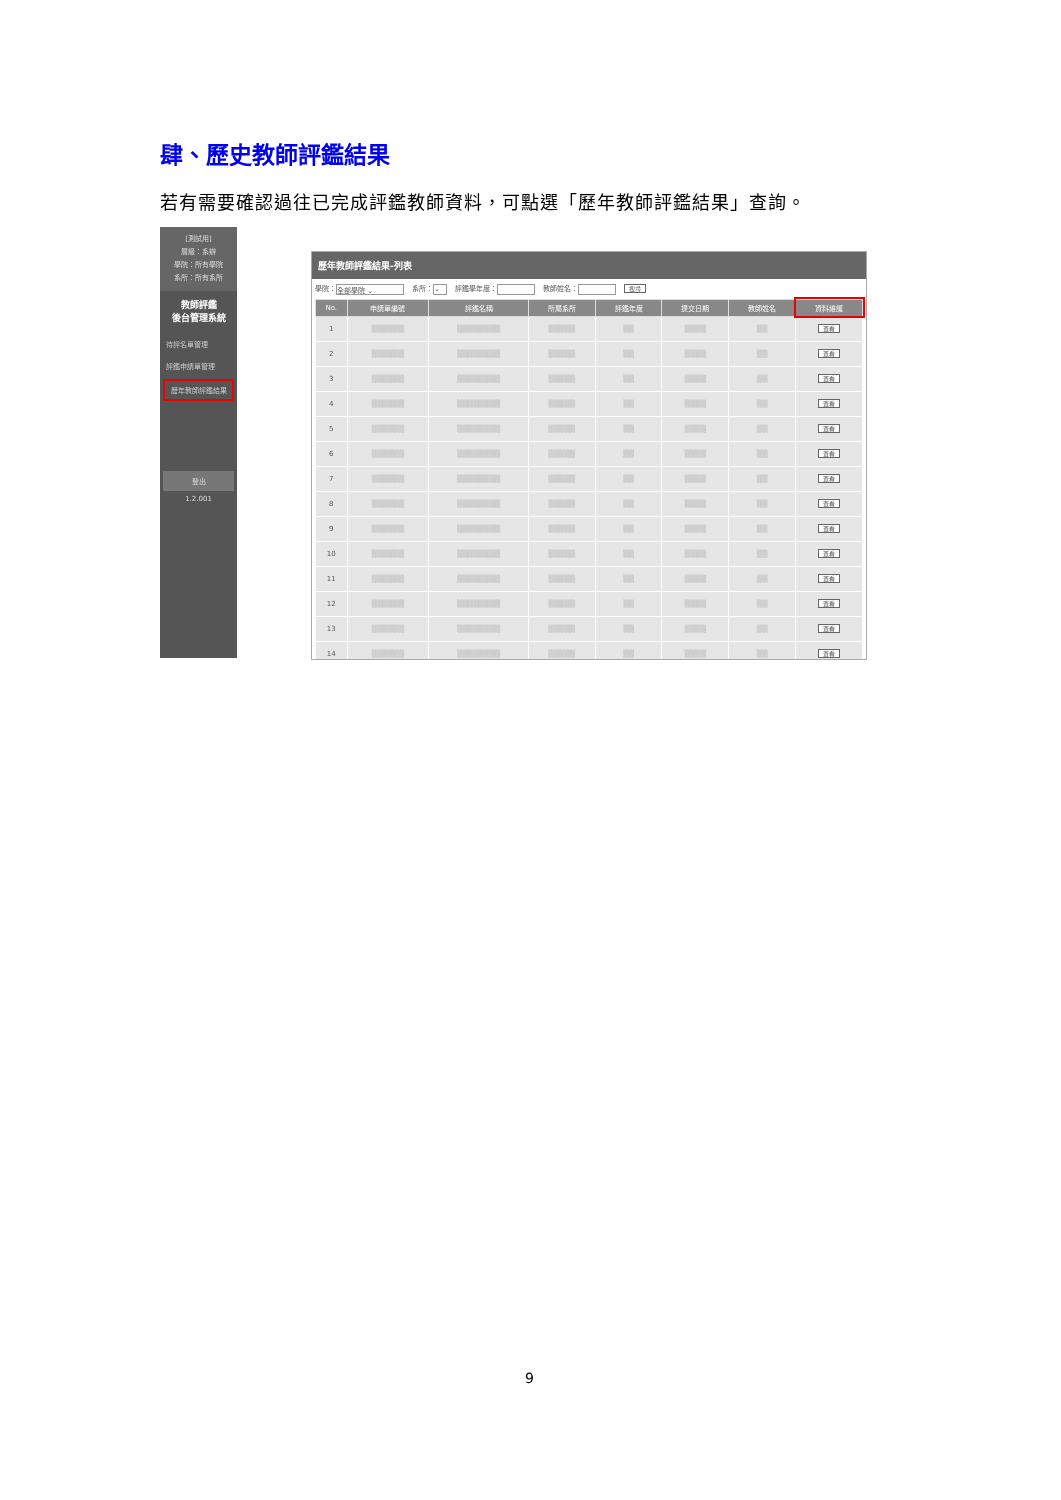肆、歷史教師評鑑結果
若有需要確認過往已完成評鑑教師資料，可點選「歷年教師評鑑結果」查詢。
[測試用]
層級：系辦
學院：所有學院
系所：所有系所
教師評鑑
後台管理系統
待評名單管理
評鑑申請單管理
歷年教師評鑑結果
登出
1.2.001
歷年教師評鑑結果-列表
學院： 全部學院 ⌄ 系所： ⌄ 評鑑學年度： 教師姓名： 搜尋
| No. | 申請單編號 | 評鑑名稱 | 所屬系所 | 評鑑年度 | 提交日期 | 教師姓名 | 資料維護 |
| --- | --- | --- | --- | --- | --- | --- | --- |
| 1 | ▒▒▒▒▒▒ | ▒▒▒▒▒▒▒▒ | ▒▒▒▒▒ | ▒▒ | ▒▒▒▒ | ▒▒ | 查看 |
| 2 | ▒▒▒▒▒▒ | ▒▒▒▒▒▒▒▒ | ▒▒▒▒▒ | ▒▒ | ▒▒▒▒ | ▒▒ | 查看 |
| 3 | ▒▒▒▒▒▒ | ▒▒▒▒▒▒▒▒ | ▒▒▒▒▒ | ▒▒ | ▒▒▒▒ | ▒▒ | 查看 |
| 4 | ▒▒▒▒▒▒ | ▒▒▒▒▒▒▒▒ | ▒▒▒▒▒ | ▒▒ | ▒▒▒▒ | ▒▒ | 查看 |
| 5 | ▒▒▒▒▒▒ | ▒▒▒▒▒▒▒▒ | ▒▒▒▒▒ | ▒▒ | ▒▒▒▒ | ▒▒ | 查看 |
| 6 | ▒▒▒▒▒▒ | ▒▒▒▒▒▒▒▒ | ▒▒▒▒▒ | ▒▒ | ▒▒▒▒ | ▒▒ | 查看 |
| 7 | ▒▒▒▒▒▒ | ▒▒▒▒▒▒▒▒ | ▒▒▒▒▒ | ▒▒ | ▒▒▒▒ | ▒▒ | 查看 |
| 8 | ▒▒▒▒▒▒ | ▒▒▒▒▒▒▒▒ | ▒▒▒▒▒ | ▒▒ | ▒▒▒▒ | ▒▒ | 查看 |
| 9 | ▒▒▒▒▒▒ | ▒▒▒▒▒▒▒▒ | ▒▒▒▒▒ | ▒▒ | ▒▒▒▒ | ▒▒ | 查看 |
| 10 | ▒▒▒▒▒▒ | ▒▒▒▒▒▒▒▒ | ▒▒▒▒▒ | ▒▒ | ▒▒▒▒ | ▒▒ | 查看 |
| 11 | ▒▒▒▒▒▒ | ▒▒▒▒▒▒▒▒ | ▒▒▒▒▒ | ▒▒ | ▒▒▒▒ | ▒▒ | 查看 |
| 12 | ▒▒▒▒▒▒ | ▒▒▒▒▒▒▒▒ | ▒▒▒▒▒ | ▒▒ | ▒▒▒▒ | ▒▒ | 查看 |
| 13 | ▒▒▒▒▒▒ | ▒▒▒▒▒▒▒▒ | ▒▒▒▒▒ | ▒▒ | ▒▒▒▒ | ▒▒ | 查看 |
| 14 | ▒▒▒▒▒▒ | ▒▒▒▒▒▒▒▒ | ▒▒▒▒▒ | ▒▒ | ▒▒▒▒ | ▒▒ | 查看 |
9